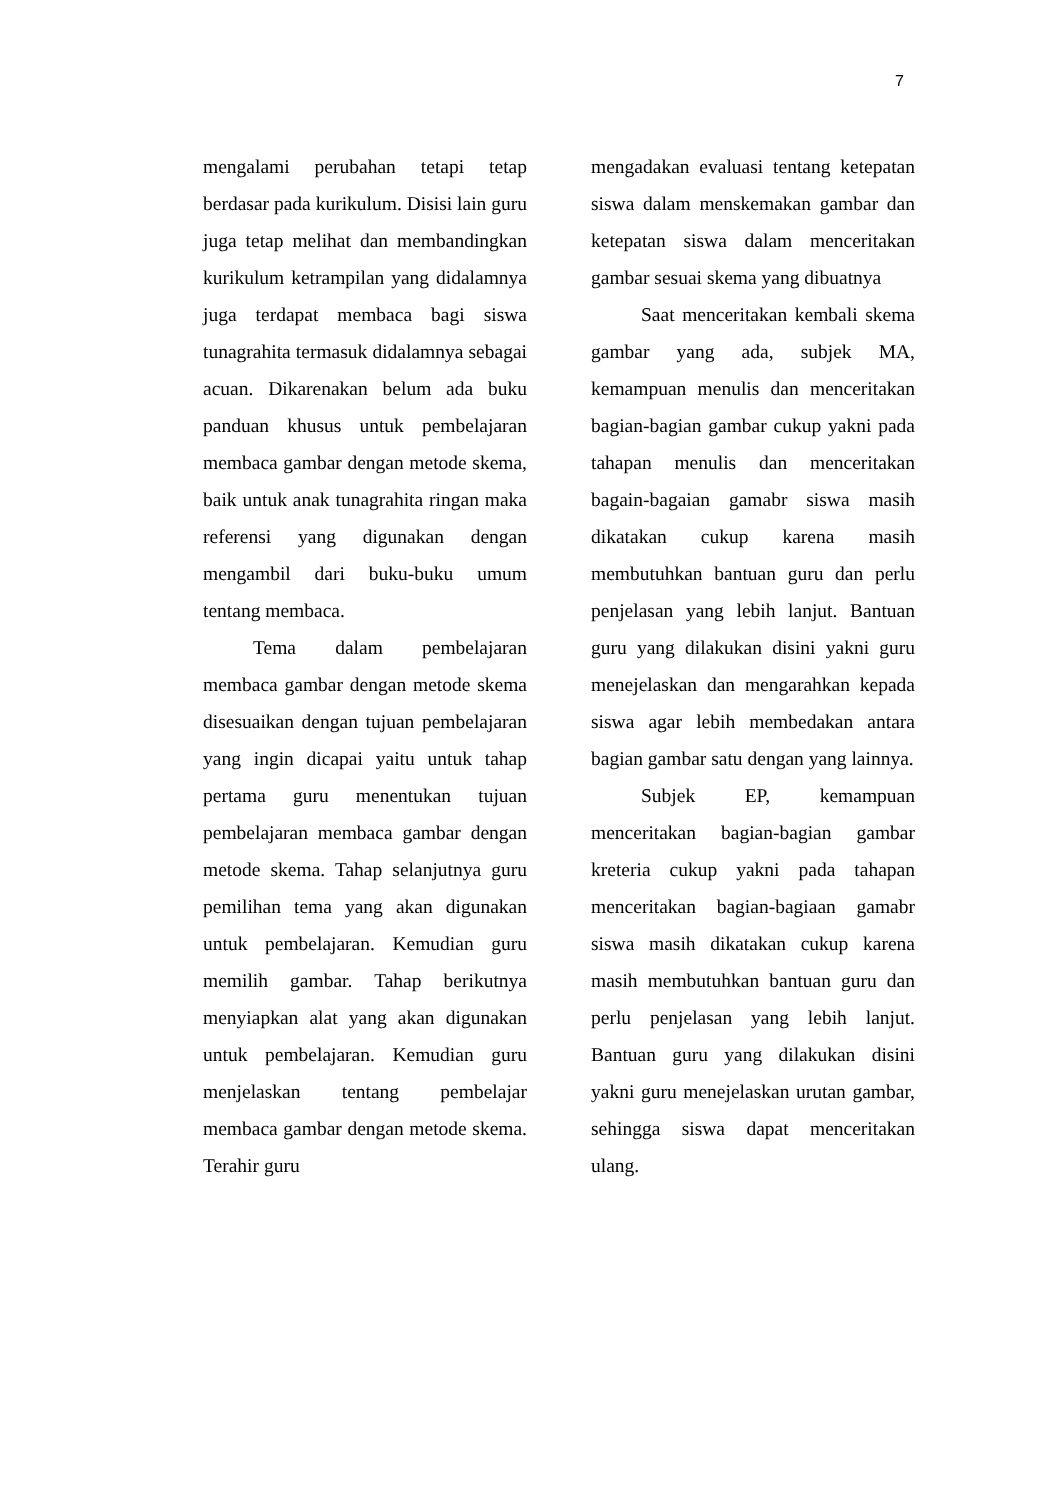7
mengalami perubahan tetapi tetap berdasar pada kurikulum. Disisi lain guru juga tetap melihat dan membandingkan kurikulum ketrampilan yang didalamnya juga terdapat membaca bagi siswa tunagrahita termasuk didalamnya sebagai acuan. Dikarenakan belum ada buku panduan khusus untuk pembelajaran membaca gambar dengan metode skema, baik untuk anak tunagrahita ringan maka referensi yang digunakan dengan mengambil dari buku-buku umum tentang membaca.
Tema dalam pembelajaran membaca gambar dengan metode skema disesuaikan dengan tujuan pembelajaran yang ingin dicapai yaitu untuk tahap pertama guru menentukan tujuan pembelajaran membaca gambar dengan metode skema. Tahap selanjutnya guru pemilihan tema yang akan digunakan untuk pembelajaran. Kemudian guru memilih gambar. Tahap berikutnya menyiapkan alat yang akan digunakan untuk pembelajaran. Kemudian guru menjelaskan tentang pembelajar membaca gambar dengan metode skema. Terahir guru
mengadakan evaluasi tentang ketepatan siswa dalam menskemakan gambar dan ketepatan siswa dalam menceritakan gambar sesuai skema yang dibuatnya
Saat menceritakan kembali skema gambar yang ada, subjek MA, kemampuan menulis dan menceritakan bagian-bagian gambar cukup yakni pada tahapan menulis dan menceritakan bagain-bagaian gamabr siswa masih dikatakan cukup karena masih membutuhkan bantuan guru dan perlu penjelasan yang lebih lanjut. Bantuan guru yang dilakukan disini yakni guru menejelaskan dan mengarahkan kepada siswa agar lebih membedakan antara bagian gambar satu dengan yang lainnya.
Subjek EP, kemampuan menceritakan bagian-bagian gambar kreteria cukup yakni pada tahapan menceritakan bagian-bagiaan gamabr siswa masih dikatakan cukup karena masih membutuhkan bantuan guru dan perlu penjelasan yang lebih lanjut. Bantuan guru yang dilakukan disini yakni guru menejelaskan urutan gambar, sehingga siswa dapat menceritakan ulang.